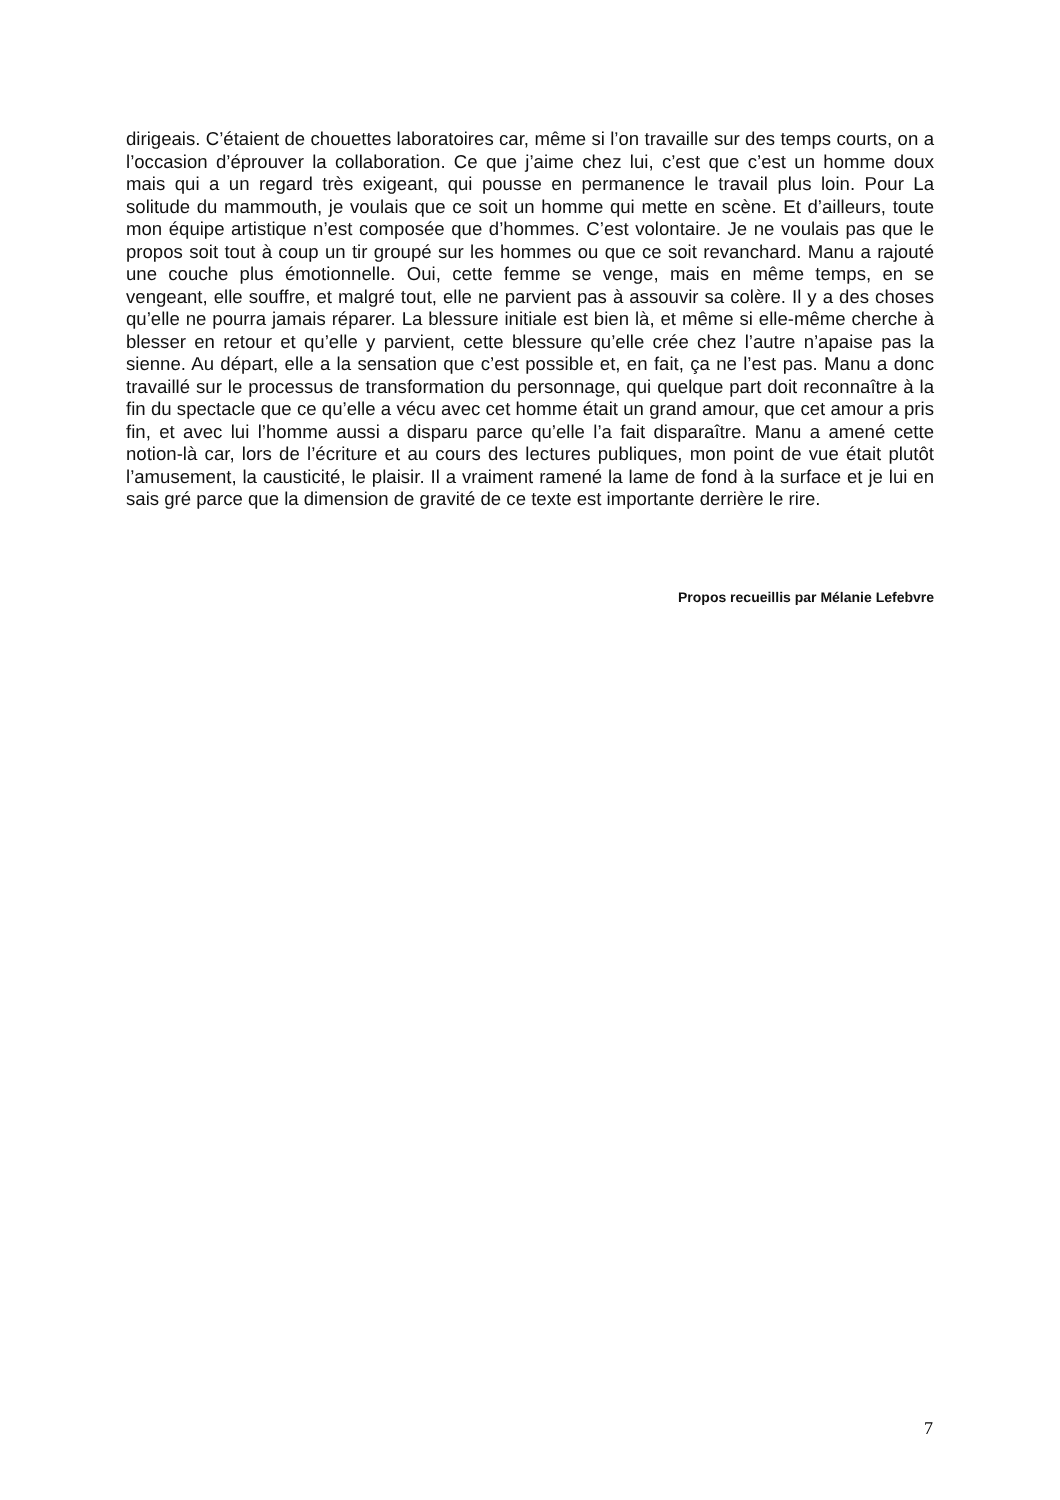dirigeais. C’étaient de chouettes laboratoires car, même si l’on travaille sur des temps courts, on a l’occasion d’éprouver la collaboration. Ce que j’aime chez lui, c’est que c’est un homme doux mais qui a un regard très exigeant, qui pousse en permanence le travail plus loin. Pour La solitude du mammouth, je voulais que ce soit un homme qui mette en scène. Et d’ailleurs, toute mon équipe artistique n’est composée que d’hommes. C’est volontaire. Je ne voulais pas que le propos soit tout à coup un tir groupé sur les hommes ou que ce soit revanchard. Manu a rajouté une couche plus émotionnelle. Oui, cette femme se venge, mais en même temps, en se vengeant, elle souffre, et malgré tout, elle ne parvient pas à assouvir sa colère. Il y a des choses qu’elle ne pourra jamais réparer. La blessure initiale est bien là, et même si elle-même cherche à blesser en retour et qu’elle y parvient, cette blessure qu’elle crée chez l’autre n’apaise pas la sienne. Au départ, elle a la sensation que c’est possible et, en fait, ça ne l’est pas. Manu a donc travaillé sur le processus de transformation du personnage, qui quelque part doit reconnaître à la fin du spectacle que ce qu’elle a vécu avec cet homme était un grand amour, que cet amour a pris fin, et avec lui l’homme aussi a disparu parce qu’elle l’a fait disparaître. Manu a amené cette notion-là car, lors de l’écriture et au cours des lectures publiques, mon point de vue était plutôt l’amusement, la causticité, le plaisir. Il a vraiment ramené la lame de fond à la surface et je lui en sais gré parce que la dimension de gravité de ce texte est importante derrière le rire.
Propos recueillis par Mélanie Lefebvre
7